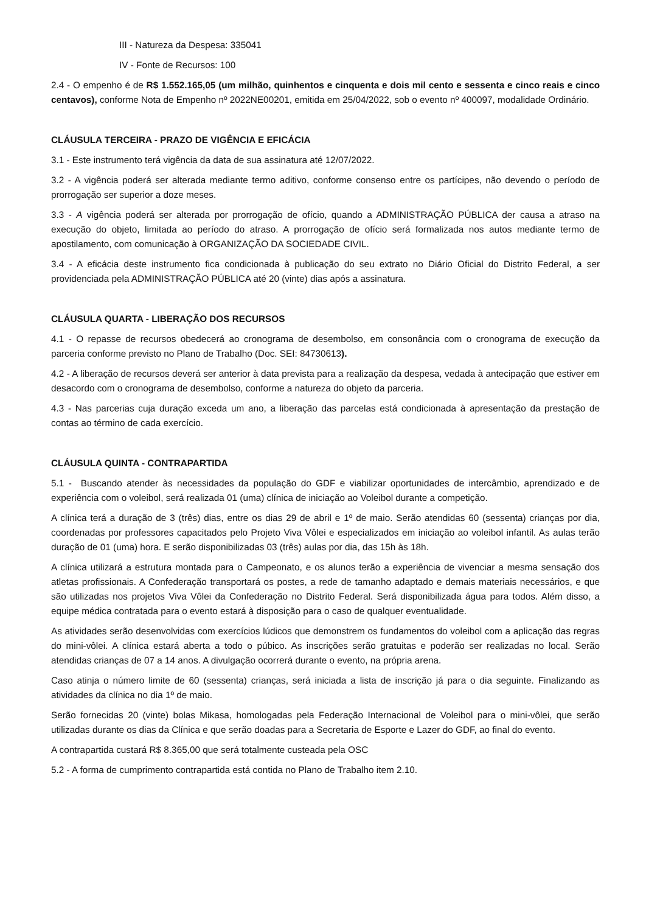III - Natureza da Despesa: 335041
IV - Fonte de Recursos: 100
2.4 - O empenho é de R$ 1.552.165,05 (um milhão, quinhentos e cinquenta e dois mil cento e sessenta e cinco reais e cinco centavos), conforme Nota de Empenho nº 2022NE00201, emitida em 25/04/2022, sob o evento nº 400097, modalidade Ordinário.
CLÁUSULA TERCEIRA - PRAZO DE VIGÊNCIA E EFICÁCIA
3.1 - Este instrumento terá vigência da data de sua assinatura até 12/07/2022.
3.2 - A vigência poderá ser alterada mediante termo aditivo, conforme consenso entre os partícipes, não devendo o período de prorrogação ser superior a doze meses.
3.3 - A vigência poderá ser alterada por prorrogação de ofício, quando a ADMINISTRAÇÃO PÚBLICA der causa a atraso na execução do objeto, limitada ao período do atraso. A prorrogação de ofício será formalizada nos autos mediante termo de apostilamento, com comunicação à ORGANIZAÇÃO DA SOCIEDADE CIVIL.
3.4 - A eficácia deste instrumento fica condicionada à publicação do seu extrato no Diário Oficial do Distrito Federal, a ser providenciada pela ADMINISTRAÇÃO PÚBLICA até 20 (vinte) dias após a assinatura.
CLÁUSULA QUARTA - LIBERAÇÃO DOS RECURSOS
4.1 - O repasse de recursos obedecerá ao cronograma de desembolso, em consonância com o cronograma de execução da parceria conforme previsto no Plano de Trabalho (Doc. SEI: 84730613).
4.2 - A liberação de recursos deverá ser anterior à data prevista para a realização da despesa, vedada à antecipação que estiver em desacordo com o cronograma de desembolso, conforme a natureza do objeto da parceria.
4.3 - Nas parcerias cuja duração exceda um ano, a liberação das parcelas está condicionada à apresentação da prestação de contas ao término de cada exercício.
CLÁUSULA QUINTA - CONTRAPARTIDA
5.1 - Buscando atender às necessidades da população do GDF e viabilizar oportunidades de intercâmbio, aprendizado e de experiência com o voleibol, será realizada 01 (uma) clínica de iniciação ao Voleibol durante a competição.
A clínica terá a duração de 3 (três) dias, entre os dias 29 de abril e 1º de maio. Serão atendidas 60 (sessenta) crianças por dia, coordenadas por professores capacitados pelo Projeto Viva Vôlei e especializados em iniciação ao voleibol infantil. As aulas terão duração de 01 (uma) hora. E serão disponibilizadas 03 (três) aulas por dia, das 15h às 18h.
A clínica utilizará a estrutura montada para o Campeonato, e os alunos terão a experiência de vivenciar a mesma sensação dos atletas profissionais. A Confederação transportará os postes, a rede de tamanho adaptado e demais materiais necessários, e que são utilizadas nos projetos Viva Vôlei da Confederação no Distrito Federal. Será disponibilizada água para todos. Além disso, a equipe médica contratada para o evento estará à disposição para o caso de qualquer eventualidade.
As atividades serão desenvolvidas com exercícios lúdicos que demonstrem os fundamentos do voleibol com a aplicação das regras do mini-vôlei. A clínica estará aberta a todo o púbico. As inscrições serão gratuitas e poderão ser realizadas no local. Serão atendidas crianças de 07 a 14 anos. A divulgação ocorrerá durante o evento, na própria arena.
Caso atinja o número limite de 60 (sessenta) crianças, será iniciada a lista de inscrição já para o dia seguinte. Finalizando as atividades da clínica no dia 1º de maio.
Serão fornecidas 20 (vinte) bolas Mikasa, homologadas pela Federação Internacional de Voleibol para o mini-vôlei, que serão utilizadas durante os dias da Clínica e que serão doadas para a Secretaria de Esporte e Lazer do GDF, ao final do evento.
A contrapartida custará R$ 8.365,00 que será totalmente custeada pela OSC
5.2 - A forma de cumprimento contrapartida está contida no Plano de Trabalho item 2.10.